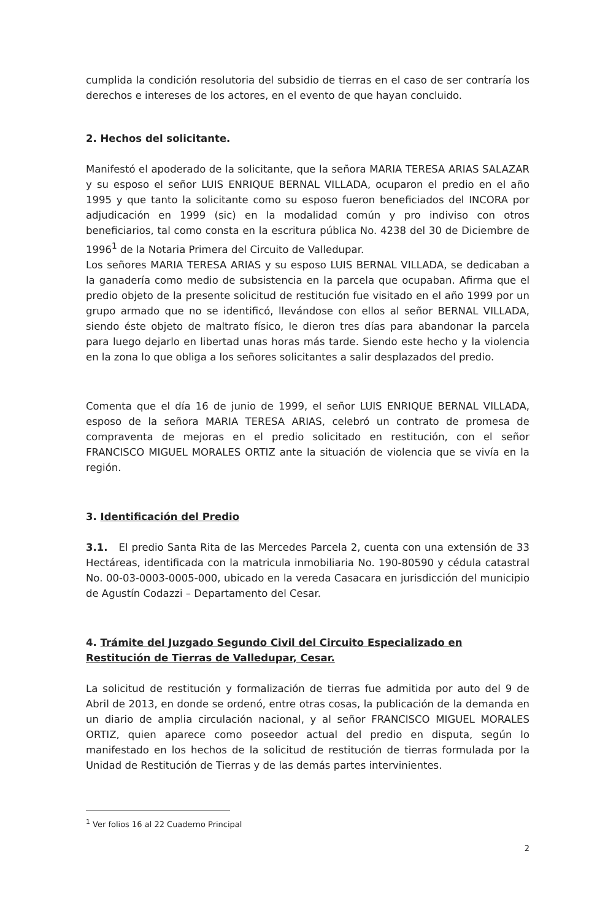cumplida la condición resolutoria del subsidio de tierras en el caso de ser contraría los derechos e intereses de los actores, en el evento de que hayan concluido.
2. Hechos del solicitante.
Manifestó el apoderado de la solicitante, que la señora MARIA TERESA ARIAS SALAZAR y su esposo el señor LUIS ENRIQUE BERNAL VILLADA, ocuparon el predio en el año 1995 y que tanto la solicitante como su esposo fueron beneficiados del INCORA por adjudicación en 1999 (sic) en la modalidad común y pro indiviso con otros beneficiarios, tal como consta en la escritura pública No. 4238 del 30 de Diciembre de 1996<sup>1</sup> de la Notaria Primera del Circuito de Valledupar.
Los señores MARIA TERESA ARIAS y su esposo LUIS BERNAL VILLADA, se dedicaban a la ganadería como medio de subsistencia en la parcela que ocupaban. Afirma que el predio objeto de la presente solicitud de restitución fue visitado en el año 1999 por un grupo armado que no se identificó, llevándose con ellos al señor BERNAL VILLADA, siendo éste objeto de maltrato físico, le dieron tres días para abandonar la parcela para luego dejarlo en libertad unas horas más tarde. Siendo este hecho y la violencia en la zona lo que obliga a los señores solicitantes a salir desplazados del predio.
Comenta que el día 16 de junio de 1999, el señor LUIS ENRIQUE BERNAL VILLADA, esposo de la señora MARIA TERESA ARIAS, celebró un contrato de promesa de compraventa de mejoras en el predio solicitado en restitución, con el señor FRANCISCO MIGUEL MORALES ORTIZ ante la situación de violencia que se vivía en la región.
3. Identificación del Predio
3.1. El predio Santa Rita de las Mercedes Parcela 2, cuenta con una extensión de 33 Hectáreas, identificada con la matricula inmobiliaria No. 190-80590 y cédula catastral No. 00-03-0003-0005-000, ubicado en la vereda Casacara en jurisdicción del municipio de Agustín Codazzi – Departamento del Cesar.
4. Trámite del Juzgado Segundo Civil del Circuito Especializado en Restitución de Tierras de Valledupar, Cesar.
La solicitud de restitución y formalización de tierras fue admitida por auto del 9 de Abril de 2013, en donde se ordenó, entre otras cosas, la publicación de la demanda en un diario de amplia circulación nacional, y al señor FRANCISCO MIGUEL MORALES ORTIZ, quien aparece como poseedor actual del predio en disputa, según lo manifestado en los hechos de la solicitud de restitución de tierras formulada por la Unidad de Restitución de Tierras y de las demás partes intervinientes.
<sup>1</sup> Ver folios 16 al 22 Cuaderno Principal
2